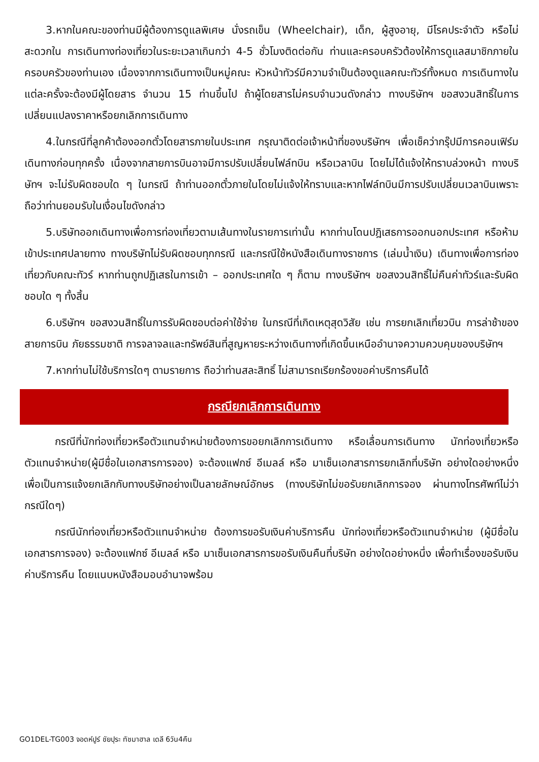3.หากในคณะของท่านมีผู้ต้องการดูแลพิเศษ นั่งรถเข็น (Wheelchair), เด็ก, ผู้สูงอายุ, มีโรคประจำตัว หรือไม่สะดวกใน การเดินทางท่องเที่ยวในระยะเวลาเกินกว่า 4-5 ชั่วโมงติดต่อกัน ท่านและครอบครัวต้องให้การดูแลสมาชิกภายในครอบครัวของท่านเอง เนื่องจากการเดินทางเป็นหมู่คณะ หัวหน้าทัวร์มีความจำเป็นต้องดูแลคณะทัวร์ทั้งหมด การเดินทางในแต่ละครั้งจะต้องมีผู้โดยสาร จำนวน 15 ท่านขึ้นไป ถ้าผู้โดยสารไม่ครบจำนวนดังกล่าว ทางบริษัทฯ ขอสงวนสิทธิ์ในการเปลี่ยนแปลงราคาหรือยกเลิกการเดินทาง
4.ในกรณีที่ลูกค้าต้องออกตั๋วโดยสารภายในประเทศ กรุณาติดต่อเจ้าหน้าที่ของบริษัทฯ เพื่อเช็คว่ากรุ๊ปมีการคอนเฟิร์มเดินทางก่อนทุกครั้ง เนื่องจากสายการบินอาจมีการปรับเปลี่ยนไฟล์ทบิน หรือเวลาบิน โดยไม่ได้แจ้งให้ทราบล่วงหน้า ทางบริษัทฯ จะไม่รับผิดชอบใด ๆ ในกรณี ถ้าท่านออกตั๋วภายในโดยไม่แจ้งให้ทราบและหากไฟล์ทบินมีการปรับเปลี่ยนเวลาบินเพราะถือว่าท่านยอมรับในเงื่อนไขดังกล่าว
5.บริษัทออกเดินทางเพื่อการท่องเที่ยวตามเส้นทางในรายการเท่านั้น หากท่านโดนปฎิเสธการออกนอกประเทศ หรือห้ามเข้าประเทศปลายทาง ทางบริษัทไม่รับผิดชอบทุกกรณี และกรณีใช้หนังสือเดินทางราชการ (เล่มน้ำเงิน) เดินทางเพื่อการท่องเที่ยวกับคณะทัวร์ หากท่านถูกปฏิเสธในการเข้า – ออกประเทศใด ๆ ก็ตาม ทางบริษัทฯ ขอสงวนสิทธิ์ไม่คืนค่าทัวร์และรับผิดชอบใด ๆ ทั้งสิ้น
6.บริษัทฯ ขอสงวนสิทธิ์ในการรับผิดชอบต่อค่าใช้จ่าย ในกรณีที่เกิดเหตุสุดวิสัย เช่น การยกเลิกเที่ยวบิน การล่าช้าของสายการบิน ภัยธรรมชาติ การจลาจลและทรัพย์สินที่สูญหายระหว่างเดินทางที่เกิดขึ้นเหนืออำนาจความควบคุมของบริษัทฯ
7.หากท่านไม่ใช้บริการใดๆ ตามรายการ ถือว่าท่านสละสิทธิ์ ไม่สามารถเรียกร้องขอค่าบริการคืนได้
กรณียกเลิกการเดินทาง
กรณีที่นักท่องเที่ยวหรือตัวแทนจำหน่ายต้องการขอยกเลิกการเดินทาง หรือเลื่อนการเดินทาง นักท่องเที่ยวหรือตัวแทนจำหน่าย(ผู้มีชื่อในเอกสารการจอง) จะต้องแฟกซ์ อีเมลล์ หรือ มาเซ็นเอกสารการยกเลิกที่บริษัท อย่างใดอย่างหนึ่ง เพื่อเป็นการแจ้งยกเลิกกับทางบริษัทอย่างเป็นลายลักษณ์อักษร (ทางบริษัทไม่ขอรับยกเลิกการจอง ผ่านทางโทรศัพท์ไม่ว่ากรณีใดๆ)
กรณีนักท่องเที่ยวหรือตัวแทนจำหน่าย ต้องการขอรับเงินค่าบริการคืน นักท่องเที่ยวหรือตัวแทนจำหน่าย (ผู้มีชื่อในเอกสารการจอง) จะต้องแฟกซ์ อีเมลล์ หรือ มาเซ็นเอกสารการขอรับเงินคืนที่บริษัท อย่างใดอย่างหนึ่ง เพื่อทำเรื่องขอรับเงินค่าบริการคืน โดยแนบหนังสือมอบอำนาจพร้อม
GO1DEL-TG003 จอดห์ปูร์ ชัยปุระ ทัชมาฮาล เดลี 6วัน4คืน